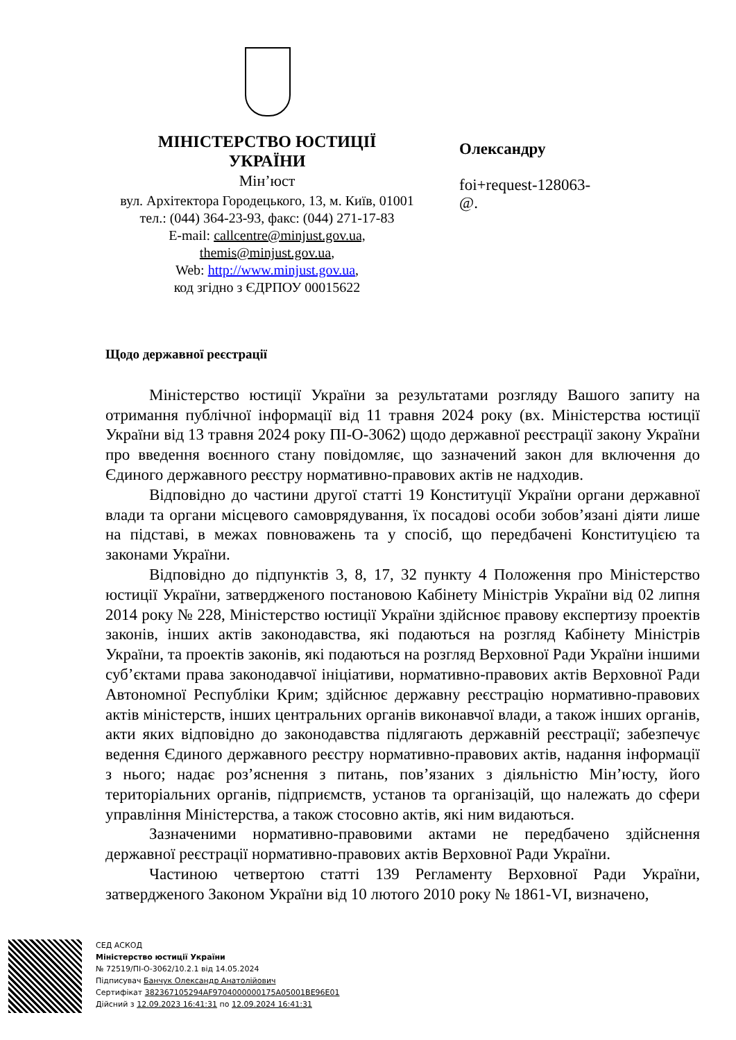МІНІСТЕРСТВО ЮСТИЦІЇ
УКРАЇНИ
Мін’юст
вул. Архітектора Городецького, 13, м. Київ, 01001
тел.: (044) 364-23-93, факс: (044) 271-17-83
E-mail: callcentre@minjust.gov.ua,
themis@minjust.gov.ua,
Web: http://www.minjust.gov.ua,
код згідно з ЄДРПОУ 00015622
Олександру
foi+request-128063-
@.
Щодо державної реєстрації
Міністерство юстиції України за результатами розгляду Вашого запиту на отримання публічної інформації від 11 травня 2024 року (вх. Міністерства юстиції України від 13 травня 2024 року ПІ-О-3062) щодо державної реєстрації закону України про введення воєнного стану повідомляє, що зазначений закон для включення до Єдиного державного реєстру нормативно-правових актів не надходив.
Відповідно до частини другої статті 19 Конституції України органи державної влади та органи місцевого самоврядування, їх посадові особи зобов’язані діяти лише на підставі, в межах повноважень та у спосіб, що передбачені Конституцією та законами України.
Відповідно до підпунктів 3, 8, 17, 32 пункту 4 Положення про Міністерство юстиції України, затвердженого постановою Кабінету Міністрів України від 02 липня 2014 року № 228, Міністерство юстиції України здійснює правову експертизу проектів законів, інших актів законодавства, які подаються на розгляд Кабінету Міністрів України, та проектів законів, які подаються на розгляд Верховної Ради України іншими суб’єктами права законодавчої ініціативи, нормативно-правових актів Верховної Ради Автономної Республіки Крим; здійснює державну реєстрацію нормативно-правових актів міністерств, інших центральних органів виконавчої влади, а також інших органів, акти яких відповідно до законодавства підлягають державній реєстрації; забезпечує ведення Єдиного державного реєстру нормативно-правових актів, надання інформації з нього; надає роз’яснення з питань, пов’язаних з діяльністю Мін’юсту, його територіальних органів, підприємств, установ та організацій, що належать до сфери управління Міністерства, а також стосовно актів, які ним видаються.
Зазначеними нормативно-правовими актами не передбачено здійснення державної реєстрації нормативно-правових актів Верховної Ради України.
Частиною четвертою статті 139 Регламенту Верховної Ради України, затвердженого Законом України від 10 лютого 2010 року № 1861-VI, визначено,
СЕД АСКОД
Міністерство юстиції України
№ 72519/ПІ-О-3062/10.2.1 від 14.05.2024
Підписувач Банчук Олександр Анатолійович
Сертифікат 382367105294AF9704000000175A05001BE96E01
Дійсний з 12.09.2023 16:41:31 по 12.09.2024 16:41:31